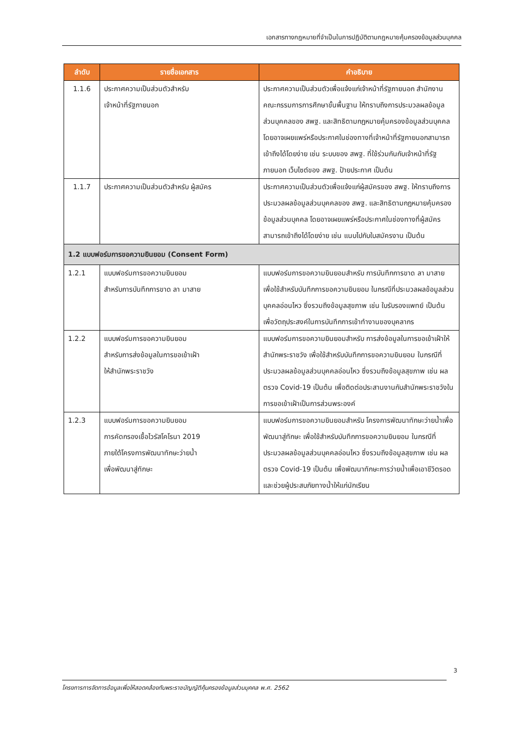เอกสารทางกฎหมายที่จำเป็นในการปฏิบัติตามกฎหมายคุ้มครองข้อมูลส่วนบุคคล
| ลำดับ | รายชื่อเอกสาร | คำอธิบาย |
| --- | --- | --- |
| 1.1.6 | ประกาศความเป็นส่วนตัวสำหรับ เจ้าหน้าที่รัฐภายนอก | ประกาศความเป็นส่วนตัวเพื่อแจ้งแก่เจ้าหน้าที่รัฐภายนอก สำนักงานคณะกรรมการการศึกษาขั้นพื้นฐาน ให้ทราบถึงการประมวลผลข้อมูลส่วนบุคคลของ สพฐ. และสิทธิตามกฎหมายคุ้มครองข้อมูลส่วนบุคคล โดยอาจเผยแพร่หรือประกาศในช่องทางที่เจ้าหน้าที่รัฐภายนอกสามารถเข้าถึงได้โดยง่าย เช่น ระบบของ สพฐ. ที่ใช้ร่วมกันกับเจ้าหน้าที่รัฐภายนอก เว็บไซต์ของ สพฐ. ป้ายประกาศ เป็นต้น |
| 1.1.7 | ประกาศความเป็นส่วนตัวสำหรับ ผู้สมัคร | ประกาศความเป็นส่วนตัวเพื่อแจ้งแก่ผู้สมัครของ สพฐ. ให้ทราบถึงการประมวลผลข้อมูลส่วนบุคคลของ สพฐ. และสิทธิตามกฎหมายคุ้มครองข้อมูลส่วนบุคคล โดยอาจเผยแพร่หรือประกาศในช่องทางที่ผู้สมัครสามารถเข้าถึงได้โดยง่าย เช่น แนบไปกับใบสมัครงาน เป็นต้น |
| 1.2 แบบฟอร์มการขอความยินยอม (Consent Form) | | |
| 1.2.1 | แบบฟอร์มการขอความยินยอม สำหรับการบันทึกการขาด ลา มาสาย | แบบฟอร์มการขอความยินยอมสำหรับ การบันทึกการขาด ลา มาสาย เพื่อใช้สำหรับบันทึกการขอความยินยอม ในกรณีที่ประมวลผลข้อมูลส่วนบุคคลอ่อนไหว ซึ่งรวมถึงข้อมูลสุขภาพ เช่น ใบรับรองแพทย์ เป็นต้น เพื่อวัตถุประสงค์ในการบันทึกการเข้าทำงานของบุคลากร |
| 1.2.2 | แบบฟอร์มการขอความยินยอม สำหรับการส่งข้อมูลในการขอเข้าเฝ้า ให้สำนักพระราชวัง | แบบฟอร์มการขอความยินยอมสำหรับ การส่งข้อมูลในการขอเข้าเฝ้าให้สำนักพระราชวัง เพื่อใช้สำหรับบันทึกการขอความยินยอม ในกรณีที่ประมวลผลข้อมูลส่วนบุคคลอ่อนไหว ซึ่งรวมถึงข้อมูลสุขภาพ เช่น ผลตรวจ Covid-19 เป็นต้น เพื่อติดต่อประสานงานกับสำนักพระราชวังในการขอเข้าเฝ้าเป็นการส่วนพระองค์ |
| 1.2.3 | แบบฟอร์มการขอความยินยอม การคัดกรองเชื้อไวรัสโคโรนา 2019 ภายใต้โครงการพัฒนาทักษะว่ายน้ำ เพื่อพัฒนาสู่ทักษะ | แบบฟอร์มการขอความยินยอมสำหรับ โครงการพัฒนาทักษะว่ายน้ำเพื่อพัฒนาสู่ทักษะ เพื่อใช้สำหรับบันทึกการขอความยินยอม ในกรณีที่ประมวลผลข้อมูลส่วนบุคคลอ่อนไหว ซึ่งรวมถึงข้อมูลสุขภาพ เช่น ผลตรวจ Covid-19 เป็นต้น เพื่อพัฒนาทักษะการว่ายน้ำเพื่อเอาชีวิตรอดและช่วยผู้ประสบภัยทางน้ำให้แก่นักเรียน |
3
โครงการการจัดการข้อมูลเพื่อให้สอดคล้องกับพระราชบัญญัติคุ้มครองข้อมูลส่วนบุคคล พ.ศ. 2562